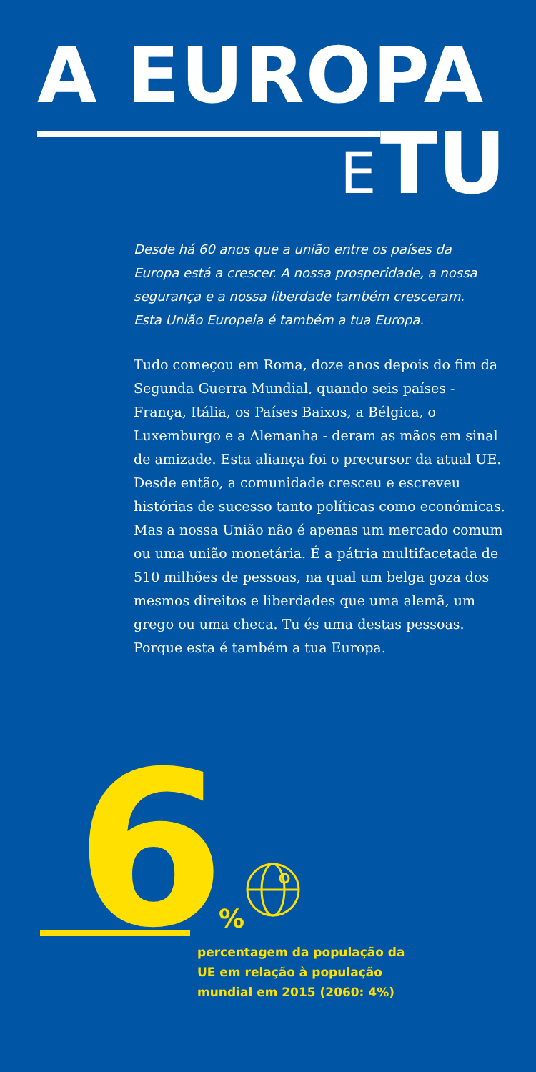A EUROPA
E TU
Desde há 60 anos que a união entre os países da Europa está a crescer. A nossa prosperidade, a nossa segurança e a nossa liberdade também cresceram. Esta União Europeia é também a tua Europa.
Tudo começou em Roma, doze anos depois do fim da Segunda Guerra Mundial, quando seis países - França, Itália, os Países Baixos, a Bélgica, o Luxemburgo e a Alemanha - deram as mãos em sinal de amizade. Esta aliança foi o precursor da atual UE. Desde então, a comunidade cresceu e escreveu histórias de sucesso tanto políticas como económicas. Mas a nossa União não é apenas um mercado comum ou uma união monetária. É a pátria multifacetada de 510 milhões de pessoas, na qual um belga goza dos mesmos direitos e liberdades que uma alemã, um grego ou uma checa. Tu és uma destas pessoas. Porque esta é também a tua Europa.
6
%
percentagem da população da UE em relação à população mundial em 2015 (2060: 4%)